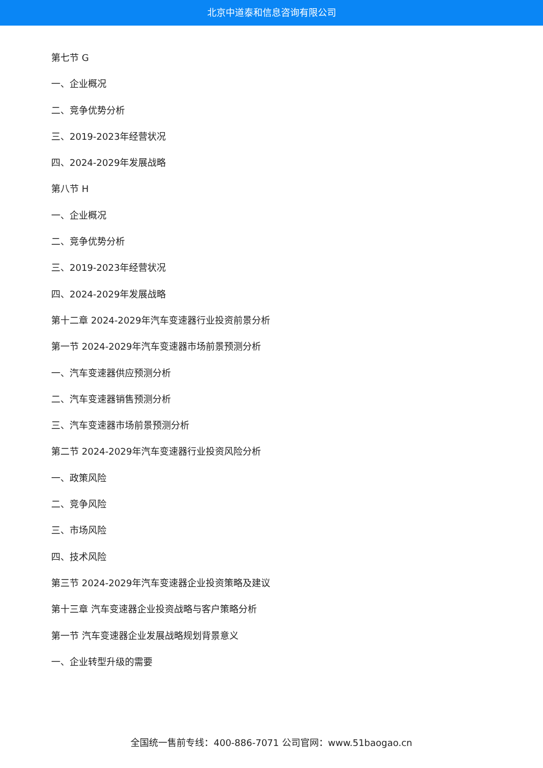北京中道泰和信息咨询有限公司
第七节 G
一、企业概况
二、竞争优势分析
三、2019-2023年经营状况
四、2024-2029年发展战略
第八节 H
一、企业概况
二、竞争优势分析
三、2019-2023年经营状况
四、2024-2029年发展战略
第十二章 2024-2029年汽车变速器行业投资前景分析
第一节 2024-2029年汽车变速器市场前景预测分析
一、汽车变速器供应预测分析
二、汽车变速器销售预测分析
三、汽车变速器市场前景预测分析
第二节 2024-2029年汽车变速器行业投资风险分析
一、政策风险
二、竞争风险
三、市场风险
四、技术风险
第三节 2024-2029年汽车变速器企业投资策略及建议
第十三章 汽车变速器企业投资战略与客户策略分析
第一节 汽车变速器企业发展战略规划背景意义
一、企业转型升级的需要
全国统一售前专线：400-886-7071 公司官网：www.51baogao.cn